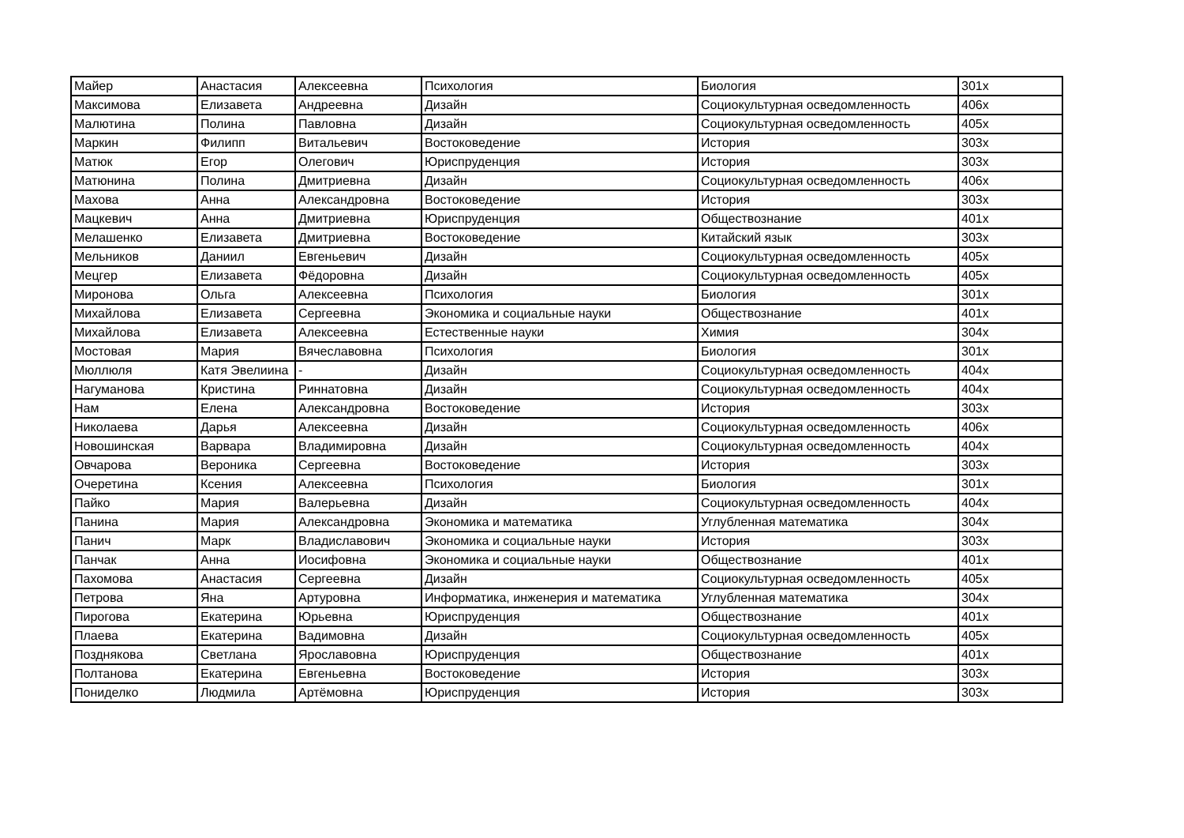| Майер | Анастасия | Алексеевна | Психология | Биология | 301х |
| Максимова | Елизавета | Андреевна | Дизайн | Социокультурная осведомленность | 406х |
| Малютина | Полина | Павловна | Дизайн | Социокультурная осведомленность | 405х |
| Маркин | Филипп | Витальевич | Востоковедение | История | 303х |
| Матюк | Егор | Олегович | Юриспруденция | История | 303х |
| Матюнина | Полина | Дмитриевна | Дизайн | Социокультурная осведомленность | 406х |
| Махова | Анна | Александровна | Востоковедение | История | 303х |
| Мацкевич | Анна | Дмитриевна | Юриспруденция | Обществознание | 401х |
| Мелашенко | Елизавета | Дмитриевна | Востоковедение | Китайский язык | 303х |
| Мельников | Даниил | Евгеньевич | Дизайн | Социокультурная осведомленность | 405х |
| Мецгер | Елизавета | Фёдоровна | Дизайн | Социокультурная осведомленность | 405х |
| Миронова | Ольга | Алексеевна | Психология | Биология | 301х |
| Михайлова | Елизавета | Сергеевна | Экономика и социальные науки | Обществознание | 401х |
| Михайлова | Елизавета | Алексеевна | Естественные науки | Химия | 304х |
| Мостовая | Мария | Вячеславовна | Психология | Биология | 301х |
| Мюллюля | Катя Эвелиина | - | Дизайн | Социокультурная осведомленность | 404х |
| Нагуманова | Кристина | Риннатовна | Дизайн | Социокультурная осведомленность | 404х |
| Нам | Елена | Александровна | Востоковедение | История | 303х |
| Николаева | Дарья | Алексеевна | Дизайн | Социокультурная осведомленность | 406х |
| Новошинская | Варвара | Владимировна | Дизайн | Социокультурная осведомленность | 404х |
| Овчарова | Вероника | Сергеевна | Востоковедение | История | 303х |
| Очеретина | Ксения | Алексеевна | Психология | Биология | 301х |
| Пайко | Мария | Валерьевна | Дизайн | Социокультурная осведомленность | 404х |
| Панина | Мария | Александровна | Экономика и математика | Углубленная математика | 304х |
| Панич | Марк | Владиславович | Экономика и социальные науки | История | 303х |
| Панчак | Анна | Иосифовна | Экономика и социальные науки | Обществознание | 401х |
| Пахомова | Анастасия | Сергеевна | Дизайн | Социокультурная осведомленность | 405х |
| Петрова | Яна | Артуровна | Информатика, инженерия и математика | Углубленная математика | 304х |
| Пирогова | Екатерина | Юрьевна | Юриспруденция | Обществознание | 401х |
| Плаева | Екатерина | Вадимовна | Дизайн | Социокультурная осведомленность | 405х |
| Позднякова | Светлана | Ярославовна | Юриспруденция | Обществознание | 401х |
| Полтанова | Екатерина | Евгеньевна | Востоковедение | История | 303х |
| Пониделко | Людмила | Артёмовна | Юриспруденция | История | 303х |